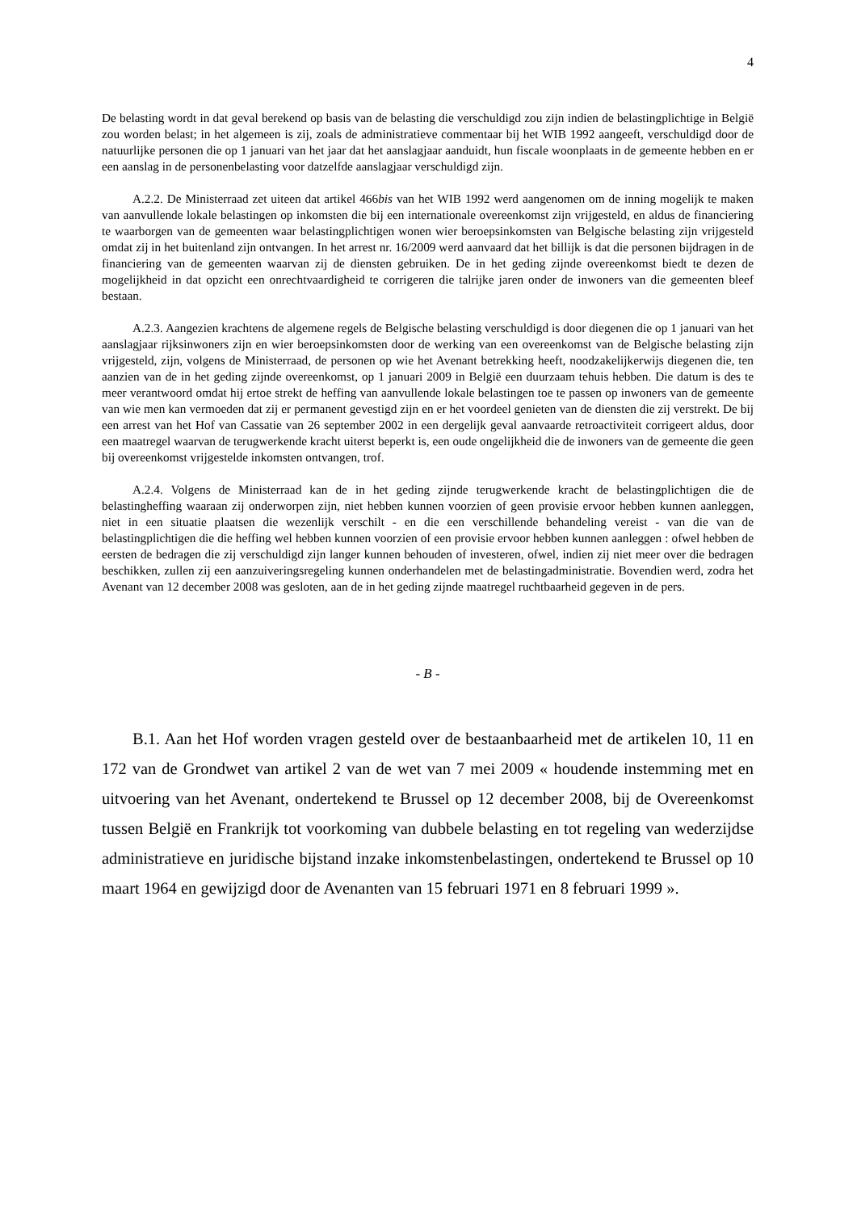4
De belasting wordt in dat geval berekend op basis van de belasting die verschuldigd zou zijn indien de belastingplichtige in België zou worden belast; in het algemeen is zij, zoals de administratieve commentaar bij het WIB 1992 aangeeft, verschuldigd door de natuurlijke personen die op 1 januari van het jaar dat het aanslagjaar aanduidt, hun fiscale woonplaats in de gemeente hebben en er een aanslag in de personenbelasting voor datzelfde aanslagjaar verschuldigd zijn.
A.2.2. De Ministerraad zet uiteen dat artikel 466bis van het WIB 1992 werd aangenomen om de inning mogelijk te maken van aanvullende lokale belastingen op inkomsten die bij een internationale overeenkomst zijn vrijgesteld, en aldus de financiering te waarborgen van de gemeenten waar belastingplichtigen wonen wier beroepsinkomsten van Belgische belasting zijn vrijgesteld omdat zij in het buitenland zijn ontvangen. In het arrest nr. 16/2009 werd aanvaard dat het billijk is dat die personen bijdragen in de financiering van de gemeenten waarvan zij de diensten gebruiken. De in het geding zijnde overeenkomst biedt te dezen de mogelijkheid in dat opzicht een onrechtvaardigheid te corrigeren die talrijke jaren onder de inwoners van die gemeenten bleef bestaan.
A.2.3. Aangezien krachtens de algemene regels de Belgische belasting verschuldigd is door diegenen die op 1 januari van het aanslagjaar rijksinwoners zijn en wier beroepsinkomsten door de werking van een overeenkomst van de Belgische belasting zijn vrijgesteld, zijn, volgens de Ministerraad, de personen op wie het Avenant betrekking heeft, noodzakelijkerwijs diegenen die, ten aanzien van de in het geding zijnde overeenkomst, op 1 januari 2009 in België een duurzaam tehuis hebben. Die datum is des te meer verantwoord omdat hij ertoe strekt de heffing van aanvullende lokale belastingen toe te passen op inwoners van de gemeente van wie men kan vermoeden dat zij er permanent gevestigd zijn en er het voordeel genieten van de diensten die zij verstrekt. De bij een arrest van het Hof van Cassatie van 26 september 2002 in een dergelijk geval aanvaarde retroactiviteit corrigeert aldus, door een maatregel waarvan de terugwerkende kracht uiterst beperkt is, een oude ongelijkheid die de inwoners van de gemeente die geen bij overeenkomst vrijgestelde inkomsten ontvangen, trof.
A.2.4. Volgens de Ministerraad kan de in het geding zijnde terugwerkende kracht de belastingplichtigen die de belastingheffing waaraan zij onderworpen zijn, niet hebben kunnen voorzien of geen provisie ervoor hebben kunnen aanleggen, niet in een situatie plaatsen die wezenlijk verschilt - en die een verschillende behandeling vereist - van die van de belastingplichtigen die die heffing wel hebben kunnen voorzien of een provisie ervoor hebben kunnen aanleggen : ofwel hebben de eersten de bedragen die zij verschuldigd zijn langer kunnen behouden of investeren, ofwel, indien zij niet meer over die bedragen beschikken, zullen zij een aanzuiveringsregeling kunnen onderhandelen met de belastingadministratie. Bovendien werd, zodra het Avenant van 12 december 2008 was gesloten, aan de in het geding zijnde maatregel ruchtbaarheid gegeven in de pers.
- B -
B.1. Aan het Hof worden vragen gesteld over de bestaanbaarheid met de artikelen 10, 11 en 172 van de Grondwet van artikel 2 van de wet van 7 mei 2009 « houdende instemming met en uitvoering van het Avenant, ondertekend te Brussel op 12 december 2008, bij de Overeenkomst tussen België en Frankrijk tot voorkoming van dubbele belasting en tot regeling van wederzijdse administratieve en juridische bijstand inzake inkomstenbelastingen, ondertekend te Brussel op 10 maart 1964 en gewijzigd door de Avenanten van 15 februari 1971 en 8 februari 1999 ».